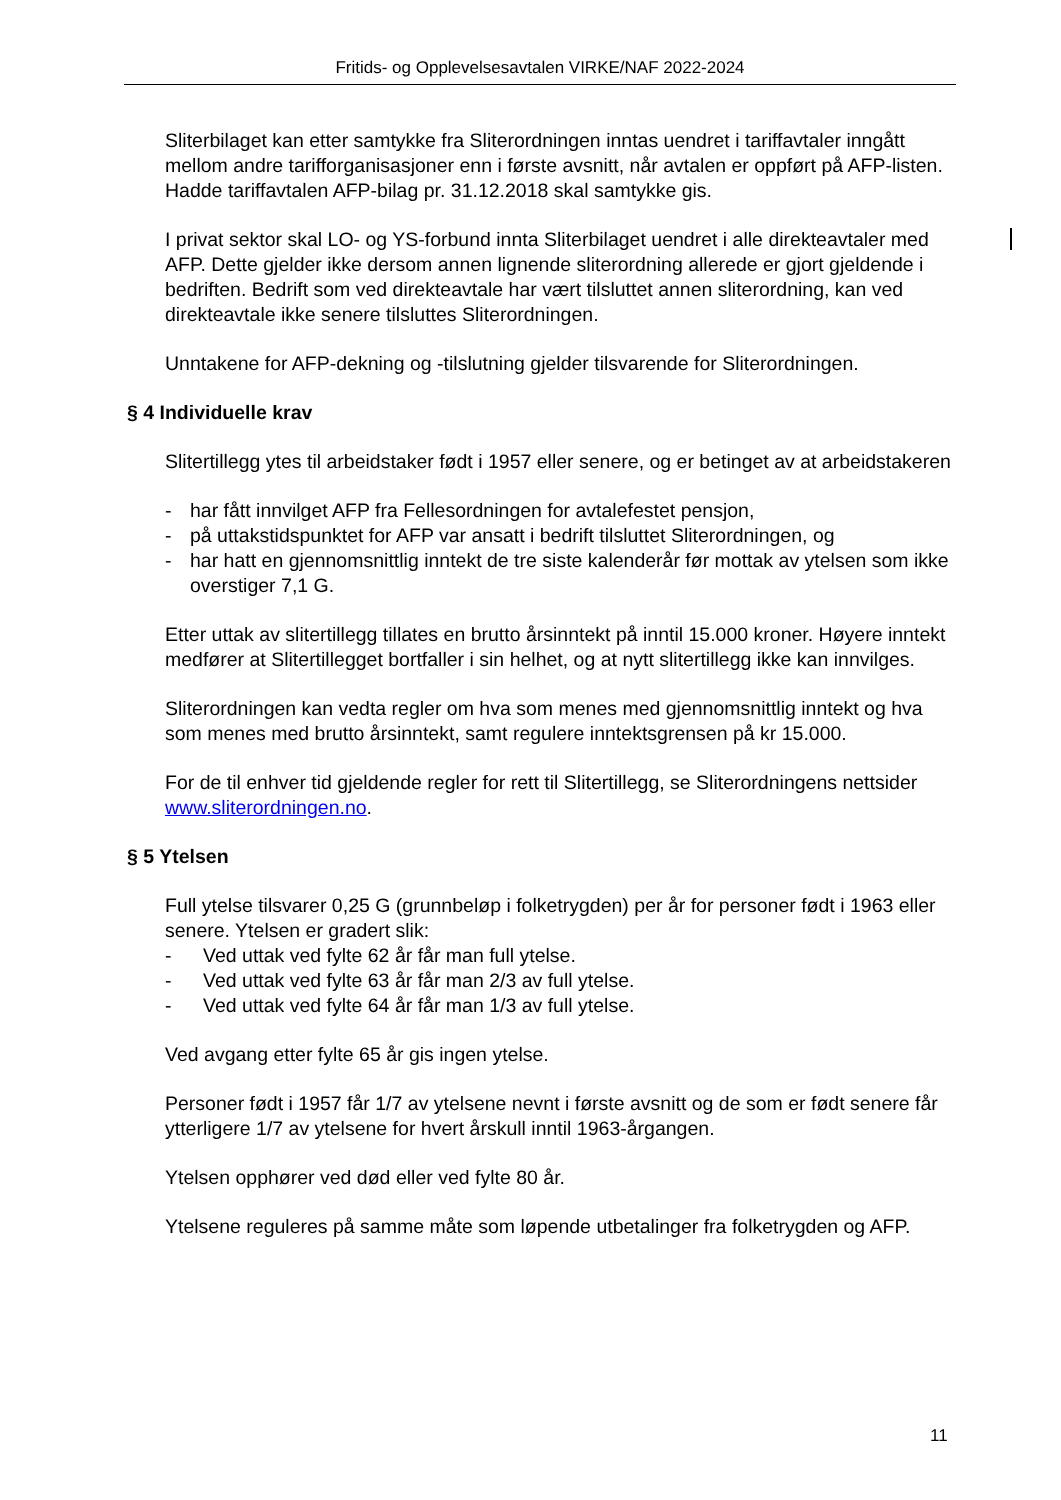Fritids- og Opplevelsesavtalen VIRKE/NAF 2022-2024
Sliterbilaget kan etter samtykke fra Sliterordningen inntas uendret i tariffavtaler inngått mellom andre tarifforganisasjoner enn i første avsnitt, når avtalen er oppført på AFP-listen. Hadde tariffavtalen AFP-bilag pr. 31.12.2018 skal samtykke gis.
I privat sektor skal LO- og YS-forbund innta Sliterbilaget uendret i alle direkteavtaler med AFP. Dette gjelder ikke dersom annen lignende sliterordning allerede er gjort gjeldende i bedriften. Bedrift som ved direkteavtale har vært tilsluttet annen sliterordning, kan ved direkteavtale ikke senere tilsluttes Sliterordningen.
Unntakene for AFP-dekning og -tilslutning gjelder tilsvarende for Sliterordningen.
§ 4 Individuelle krav
Slitertillegg ytes til arbeidstaker født i 1957 eller senere, og er betinget av at arbeidstakeren
- har fått innvilget AFP fra Fellesordningen for avtalefestet pensjon,
- på uttakstidspunktet for AFP var ansatt i bedrift tilsluttet Sliterordningen, og
- har hatt en gjennomsnittlig inntekt de tre siste kalenderår før mottak av ytelsen som ikke overstiger 7,1 G.
Etter uttak av slitertillegg tillates en brutto årsinntekt på inntil 15.000 kroner. Høyere inntekt medfører at Slitertillegget bortfaller i sin helhet, og at nytt slitertillegg ikke kan innvilges.
Sliterordningen kan vedta regler om hva som menes med gjennomsnittlig inntekt og hva som menes med brutto årsinntekt, samt regulere inntektsgrensen på kr 15.000.
For de til enhver tid gjeldende regler for rett til Slitertillegg, se Sliterordningens nettsider www.sliterordningen.no.
§ 5 Ytelsen
Full ytelse tilsvarer 0,25 G (grunnbeløp i folketrygden) per år for personer født i 1963 eller senere. Ytelsen er gradert slik:
- Ved uttak ved fylte 62 år får man full ytelse.
- Ved uttak ved fylte 63 år får man 2/3 av full ytelse.
- Ved uttak ved fylte 64 år får man 1/3 av full ytelse.
Ved avgang etter fylte 65 år gis ingen ytelse.
Personer født i 1957 får 1/7 av ytelsene nevnt i første avsnitt og de som er født senere får ytterligere 1/7 av ytelsene for hvert årskull inntil 1963-årgangen.
Ytelsen opphører ved død eller ved fylte 80 år.
Ytelsene reguleres på samme måte som løpende utbetalinger fra folketrygden og AFP.
11